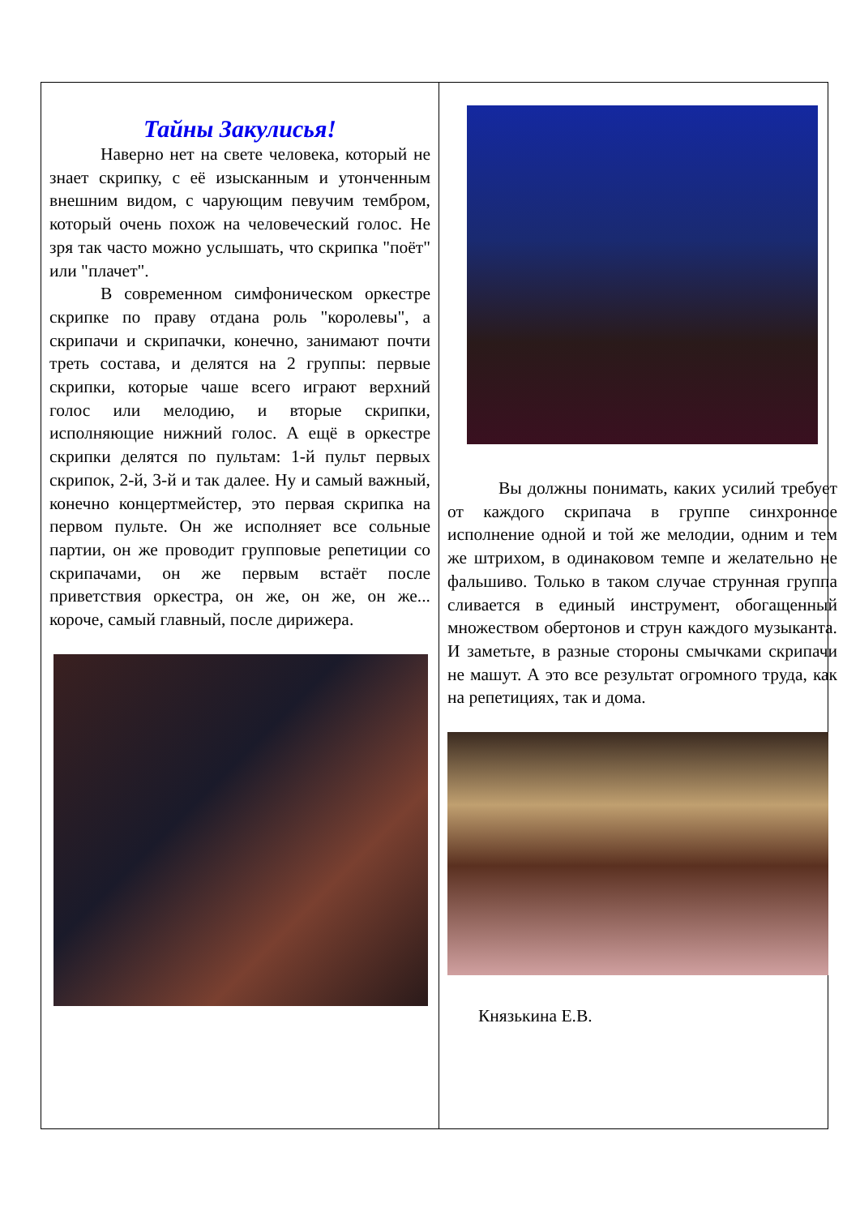Тайны Закулисья!
Наверно нет на свете человека, который не знает скрипку, с её изысканным и утонченным внешним видом, с чарующим певучим тембром, который очень похож на человеческий голос. Не зря так часто можно услышать, что скрипка "поёт" или "плачет".
В современном симфоническом оркестре скрипке по праву отдана роль "королевы", а скрипачи и скрипачки, конечно, занимают почти треть состава, и делятся на 2 группы: первые скрипки, которые чаше всего играют верхний голос или мелодию, и вторые скрипки, исполняющие нижний голос. А ещё в оркестре скрипки делятся по пультам: 1-й пульт первых скрипок, 2-й, 3-й и так далее. Ну и самый важный, конечно концертмейстер, это первая скрипка на первом пульте. Он же исполняет все сольные партии, он же проводит групповые репетиции со скрипачами, он же первым встаёт после приветствия оркестра, он же, он же, он же... короче, самый главный, после дирижера.
Вы должны понимать, каких усилий требует от каждого скрипача в группе синхронное исполнение одной и той же мелодии, одним и тем же штрихом, в одинаковом темпе и желательно не фальшиво. Только в таком случае струнная группа сливается в единый инструмент, обогащенный множеством обертонов и струн каждого музыканта. И заметьте, в разные стороны смычками скрипачи не машут. А это все результат огромного труда, как на репетициях, так и дома.
Князькина Е.В.